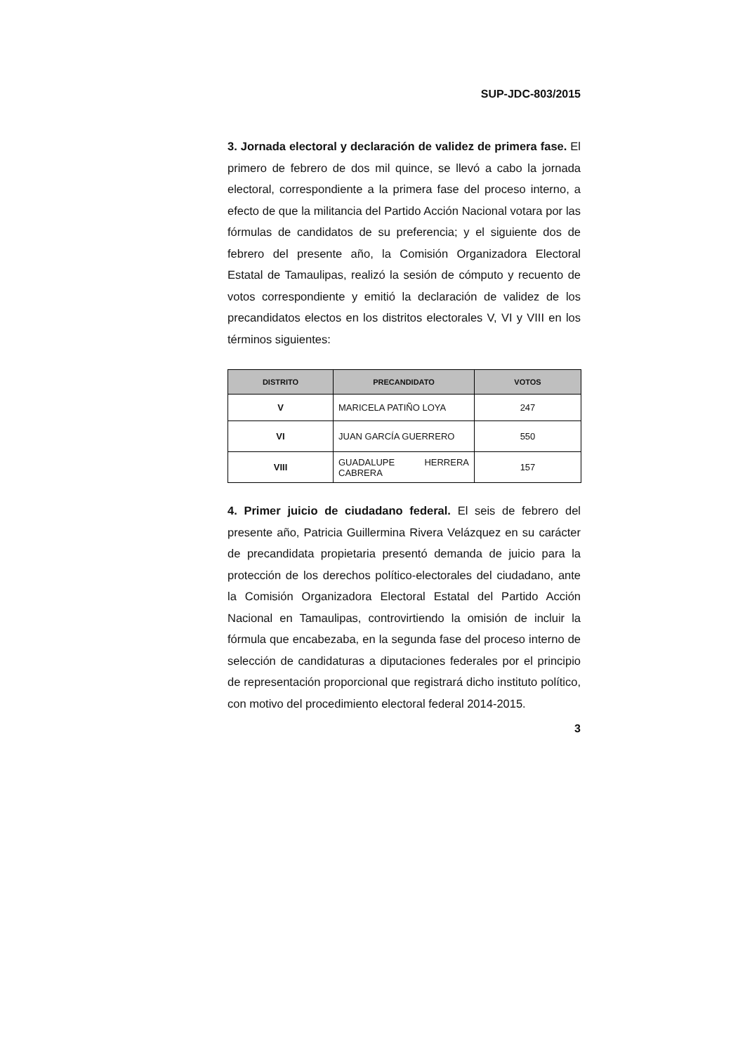SUP-JDC-803/2015
3. Jornada electoral y declaración de validez de primera fase. El primero de febrero de dos mil quince, se llevó a cabo la jornada electoral, correspondiente a la primera fase del proceso interno, a efecto de que la militancia del Partido Acción Nacional votara por las fórmulas de candidatos de su preferencia; y el siguiente dos de febrero del presente año, la Comisión Organizadora Electoral Estatal de Tamaulipas, realizó la sesión de cómputo y recuento de votos correspondiente y emitió la declaración de validez de los precandidatos electos en los distritos electorales V, VI y VIII en los términos siguientes:
| DISTRITO | PRECANDIDATO | VOTOS |
| --- | --- | --- |
| V | MARICELA PATIÑO LOYA | 247 |
| VI | JUAN GARCÍA GUERRERO | 550 |
| VIII | GUADALUPE HERRERA CABRERA | 157 |
4. Primer juicio de ciudadano federal. El seis de febrero del presente año, Patricia Guillermina Rivera Velázquez en su carácter de precandidata propietaria presentó demanda de juicio para la protección de los derechos político-electorales del ciudadano, ante la Comisión Organizadora Electoral Estatal del Partido Acción Nacional en Tamaulipas, controvirtiendo la omisión de incluir la fórmula que encabezaba, en la segunda fase del proceso interno de selección de candidaturas a diputaciones federales por el principio de representación proporcional que registrará dicho instituto político, con motivo del procedimiento electoral federal 2014-2015.
3